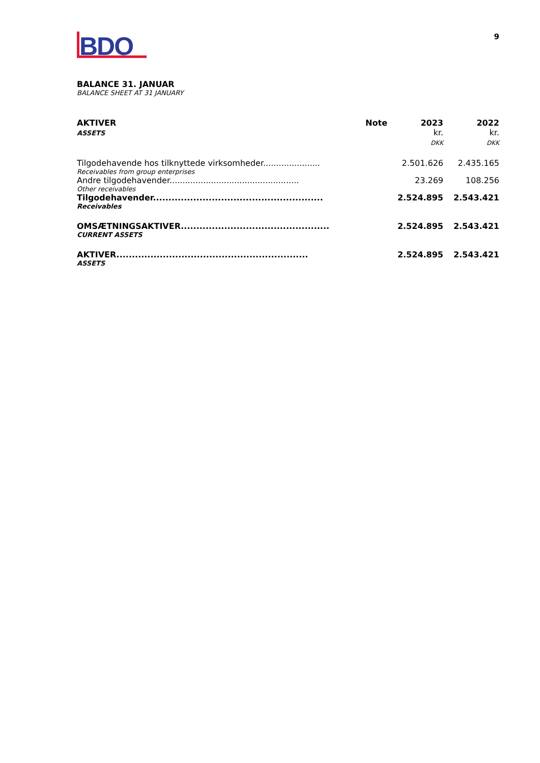BDO
9
BALANCE 31. JANUAR
BALANCE SHEET AT 31 JANUARY
| AKTIVER ASSETS | Note | 2023 kr. DKK | 2022 kr. DKK |
| --- | --- | --- | --- |
| Tilgodehavende hos tilknyttede virksomheder...................... | | 2.501.626 | 2.435.165 |
| Receivables from group enterprises | | | |
| Andre tilgodehavender.................................................. | | 23.269 | 108.256 |
| Other receivables | | | |
| Tilgodehavender....................................................... | | 2.524.895 | 2.543.421 |
| Receivables | | | |
| OMSÆTNINGSAKTIVER................................................ | | 2.524.895 | 2.543.421 |
| CURRENT ASSETS | | | |
| AKTIVER.............................................................. | | 2.524.895 | 2.543.421 |
| ASSETS | | | |